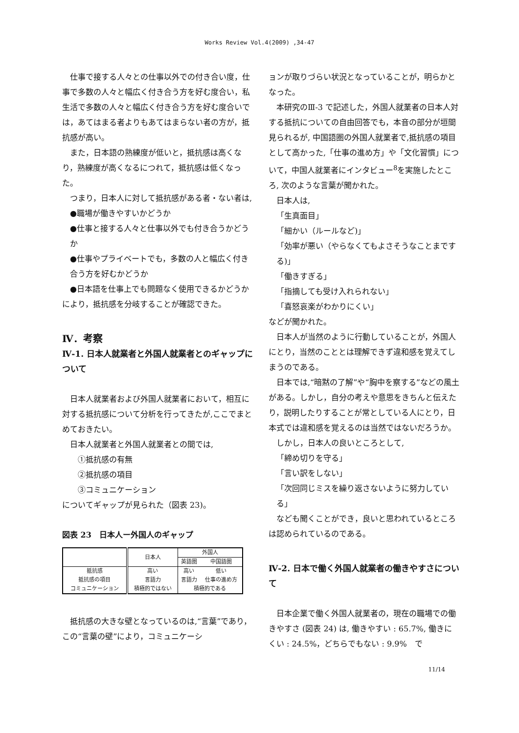Works Review Vol.4(2009) ,34-47
仕事で接する人々との仕事以外での付き合い度，仕事で多数の人々と幅広く付き合う方を好む度合い，私生活で多数の人々と幅広く付き合う方を好む度合いでは，あてはまる者よりもあてはまらない者の方が，抵抗感が高い。
また，日本語の熟練度が低いと，抵抗感は高くなり，熟練度が高くなるにつれて，抵抗感は低くなった。
つまり，日本人に対して抵抗感がある者・ない者は,
●職場が働きやすいかどうか
●仕事と接する人々と仕事以外でも付き合うかどうか
●仕事やプライベートでも，多数の人と幅広く付き合う方を好むかどうか
●日本語を仕事上でも問題なく使用できるかどうか
により，抵抗感を分岐することが確認できた。
Ⅳ．考察
Ⅳ-1. 日本人就業者と外国人就業者とのギャップについて
日本人就業者および外国人就業者において，相互に対する抵抗感について分析を行ってきたが,ここでまとめておきたい。
日本人就業者と外国人就業者との間では,
①抵抗感の有無
②抵抗感の項目
③コミュニケーション
についてギャップが見られた（図表 23)。
図表 23　日本人ー外国人のギャップ
| | 日本人 | 外国人 | |
| | | 英語圏 | 中国語圏 |
| 抵抗感 | 高い | 高い | 低い |
| 抵抗感の項目 | 言語力 | 言語力 | 仕事の進め方 |
| コミュニケーション | 積極的ではない | 積極的である | |
抵抗感の大きな壁となっているのは,“言葉”であり，この“言葉の壁”により，コミュニケーシ
ョンが取りづらい状況となっていることが，明らかとなった。
本研究のⅢ-3 で記述した，外国人就業者の日本人対する抵抗についての自由回答でも，本音の部分が垣間見られるが, 中国語圏の外国人就業者で,抵抗感の項目として高かった,「仕事の進め方」や「文化習慣」について，中国人就業者にインタビュー<sup>8</sup>を実施したところ, 次のような言葉が聞かれた。
日本人は,
「生真面目」
「細かい（ルールなど)」
「効率が悪い（やらなくてもよさそうなことまでする)」
「働きすぎる」
「指摘しても受け入れられない」
「喜怒哀楽がわかりにくい」
などが聞かれた。
日本人が当然のように行動していることが，外国人にとり，当然のこととは理解できず違和感を覚えてしまうのである。
日本では,“暗黙の了解”や“胸中を察する”などの風土がある。しかし，自分の考えや意思をきちんと伝えたり，説明したりすることが常としている人にとり，日本式では違和感を覚えるのは当然ではないだろうか。
しかし，日本人の良いところとして,
「締め切りを守る」
「言い訳をしない」
「次回同じミスを繰り返さないように努力している」
なども聞くことができ，良いと思われているところは認められているのである。
Ⅳ-2. 日本で働く外国人就業者の働きやすさについて
日本企業で働く外国人就業者の，現在の職場での働きやすさ (図表 24) は, 働きやすい : 65.7%, 働きにくい : 24.5%，どちらでもない : 9.9%　で
11/14